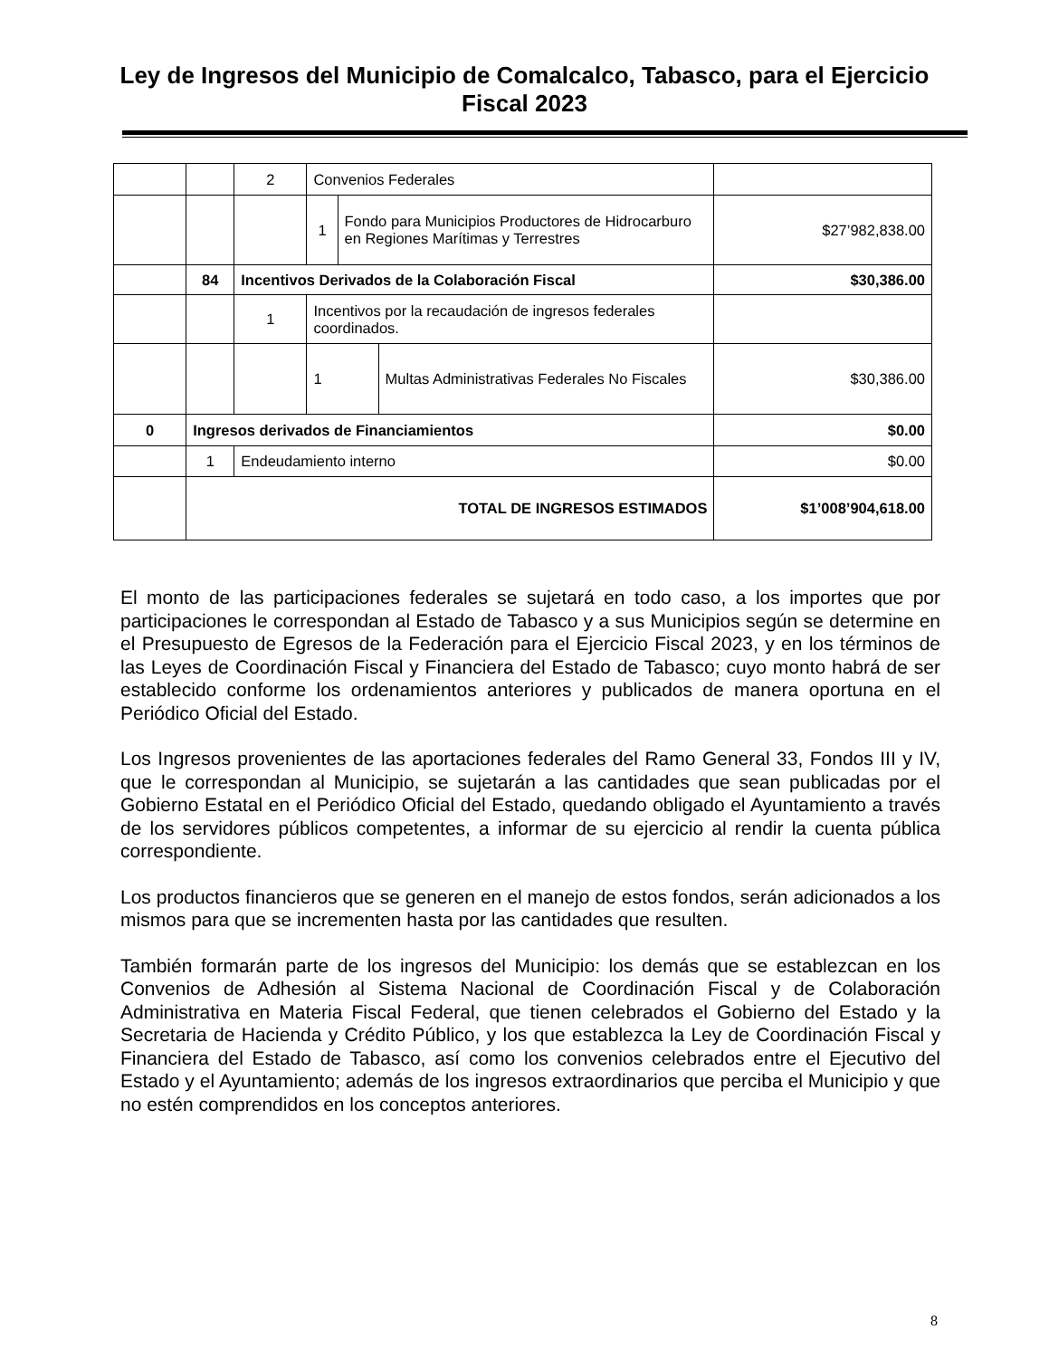Ley de Ingresos del Municipio de Comalcalco, Tabasco, para el Ejercicio Fiscal 2023
| | | 2 | Convenios Federales | | | |
| | | | 1 | Fondo para Municipios Productores de Hidrocarburo en Regiones Marítimas y Terrestres | | $27’982,838.00 |
| | 84 | Incentivos Derivados de la Colaboración Fiscal | | | | $30,386.00 |
| | | 1 | Incentivos por la recaudación de ingresos federales coordinados. | | | |
| | | | 1 | | Multas Administrativas Federales No Fiscales | $30,386.00 |
| 0 | Ingresos derivados de Financiamientos | | | | | $0.00 |
| | 1 | Endeudamiento interno | | | | $0.00 |
| | TOTAL DE INGRESOS ESTIMADOS | | | | | $1’008’904,618.00 |
El monto de las participaciones federales se sujetará en todo caso, a los importes que por participaciones le correspondan al Estado de Tabasco y a sus Municipios según se determine en el Presupuesto de Egresos de la Federación para el Ejercicio Fiscal 2023, y en los términos de las Leyes de Coordinación Fiscal y Financiera del Estado de Tabasco; cuyo monto habrá de ser establecido conforme los ordenamientos anteriores y publicados de manera oportuna en el Periódico Oficial del Estado.
Los Ingresos provenientes de las aportaciones federales del Ramo General 33, Fondos III y IV, que le correspondan al Municipio, se sujetarán a las cantidades que sean publicadas por el Gobierno Estatal en el Periódico Oficial del Estado, quedando obligado el Ayuntamiento a través de los servidores públicos competentes, a informar de su ejercicio al rendir la cuenta pública correspondiente.
Los productos financieros que se generen en el manejo de estos fondos, serán adicionados a los mismos para que se incrementen hasta por las cantidades que resulten.
También formarán parte de los ingresos del Municipio: los demás que se establezcan en los Convenios de Adhesión al Sistema Nacional de Coordinación Fiscal y de Colaboración Administrativa en Materia Fiscal Federal, que tienen celebrados el Gobierno del Estado y la Secretaria de Hacienda y Crédito Público, y los que establezca la Ley de Coordinación Fiscal y Financiera del Estado de Tabasco, así como los convenios celebrados entre el Ejecutivo del Estado y el Ayuntamiento; además de los ingresos extraordinarios que perciba el Municipio y que no estén comprendidos en los conceptos anteriores.
8